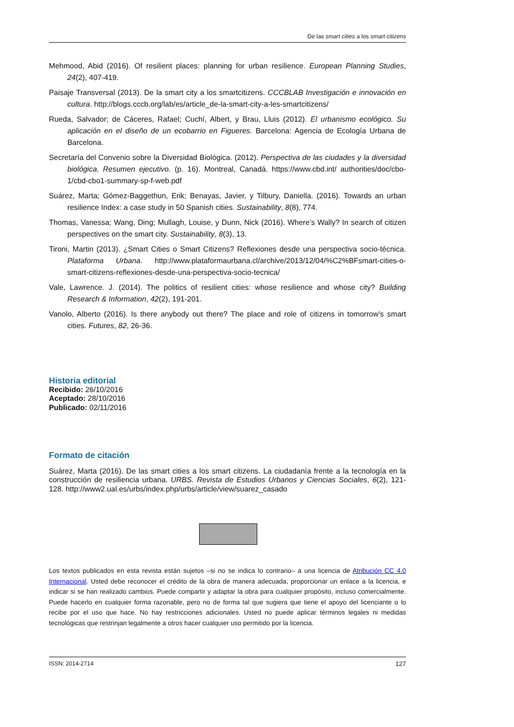De las smart cities a los smart citizens
Mehmood, Abid (2016). Of resilient places: planning for urban resilience. European Planning Studies, 24(2), 407-419.
Paisaje Transversal (2013). De la smart city a los smartcitizens. CCCBLAB Investigación e innovación en cultura. http://blogs.cccb.org/lab/es/article_de-la-smart-city-a-les-smartcitizens/
Rueda, Salvador; de Cáceres, Rafael; Cuchí, Albert, y Brau, Lluis (2012). El urbanismo ecológico. Su aplicación en el diseño de un ecobarrio en Figueres. Barcelona: Agencia de Ecología Urbana de Barcelona.
Secretaría del Convenio sobre la Diversidad Biológica. (2012). Perspectiva de las ciudades y la diversidad biológica. Resumen ejecutivo. (p. 16). Montreal, Canadá. https://www.cbd.int/ authorities/doc/cbo-1/cbd-cbo1-summary-sp-f-web.pdf
Suárez, Marta; Gómez-Baggethun, Erik; Benayas, Javier, y Tilbury, Daniella. (2016). Towards an urban resilience Index: a case study in 50 Spanish cities. Sustainability, 8(8), 774.
Thomas, Vanessa; Wang, Ding; Mullagh, Louise, y Dunn, Nick (2016). Where’s Wally? In search of citizen perspectives on the smart city. Sustainability, 8(3), 13.
Tironi, Martin (2013). ¿Smart Cities o Smart Citizens? Reflexiones desde una perspectiva socio-técnica. Plataforma Urbana. http://www.plataformaurbana.cl/archive/2013/12/04/%C2%BFsmart-cities-o-smart-citizens-reflexiones-desde-una-perspectiva-socio-tecnica/
Vale, Lawrence. J. (2014). The politics of resilient cities: whose resilience and whose city? Building Research & Information, 42(2), 191-201.
Vanolo, Alberto (2016). Is there anybody out there? The place and role of citizens in tomorrow’s smart cities. Futures, 82, 26-36.
Historia editorial
Recibido: 26/10/2016
Aceptado: 28/10/2016
Publicado: 02/11/2016
Formato de citación
Suárez, Marta (2016). De las smart cities a los smart citizens. La ciudadanía frente a la tecnología en la construcción de resiliencia urbana. URBS. Revista de Estudios Urbanos y Ciencias Sociales, 6(2), 121-128. http://www2.ual.es/urbs/index.php/urbs/article/view/suarez_casado
Los textos publicados en esta revista están sujetos –si no se indica lo contrario– a una licencia de Atribución CC 4.0 Internacional. Usted debe reconocer el crédito de la obra de manera adecuada, proporcionar un enlace a la licencia, e indicar si se han realizado cambios. Puede compartir y adaptar la obra para cualquier propósito, incluso comercialmente. Puede hacerlo en cualquier forma razonable, pero no de forma tal que sugiera que tiene el apoyo del licenciante o lo recibe por el uso que hace. No hay restricciones adicionales. Usted no puede aplicar términos legales ni medidas tecnológicas que restrinjan legalmente a otros hacer cualquier uso permitido por la licencia.
ISSN: 2014-2714 127